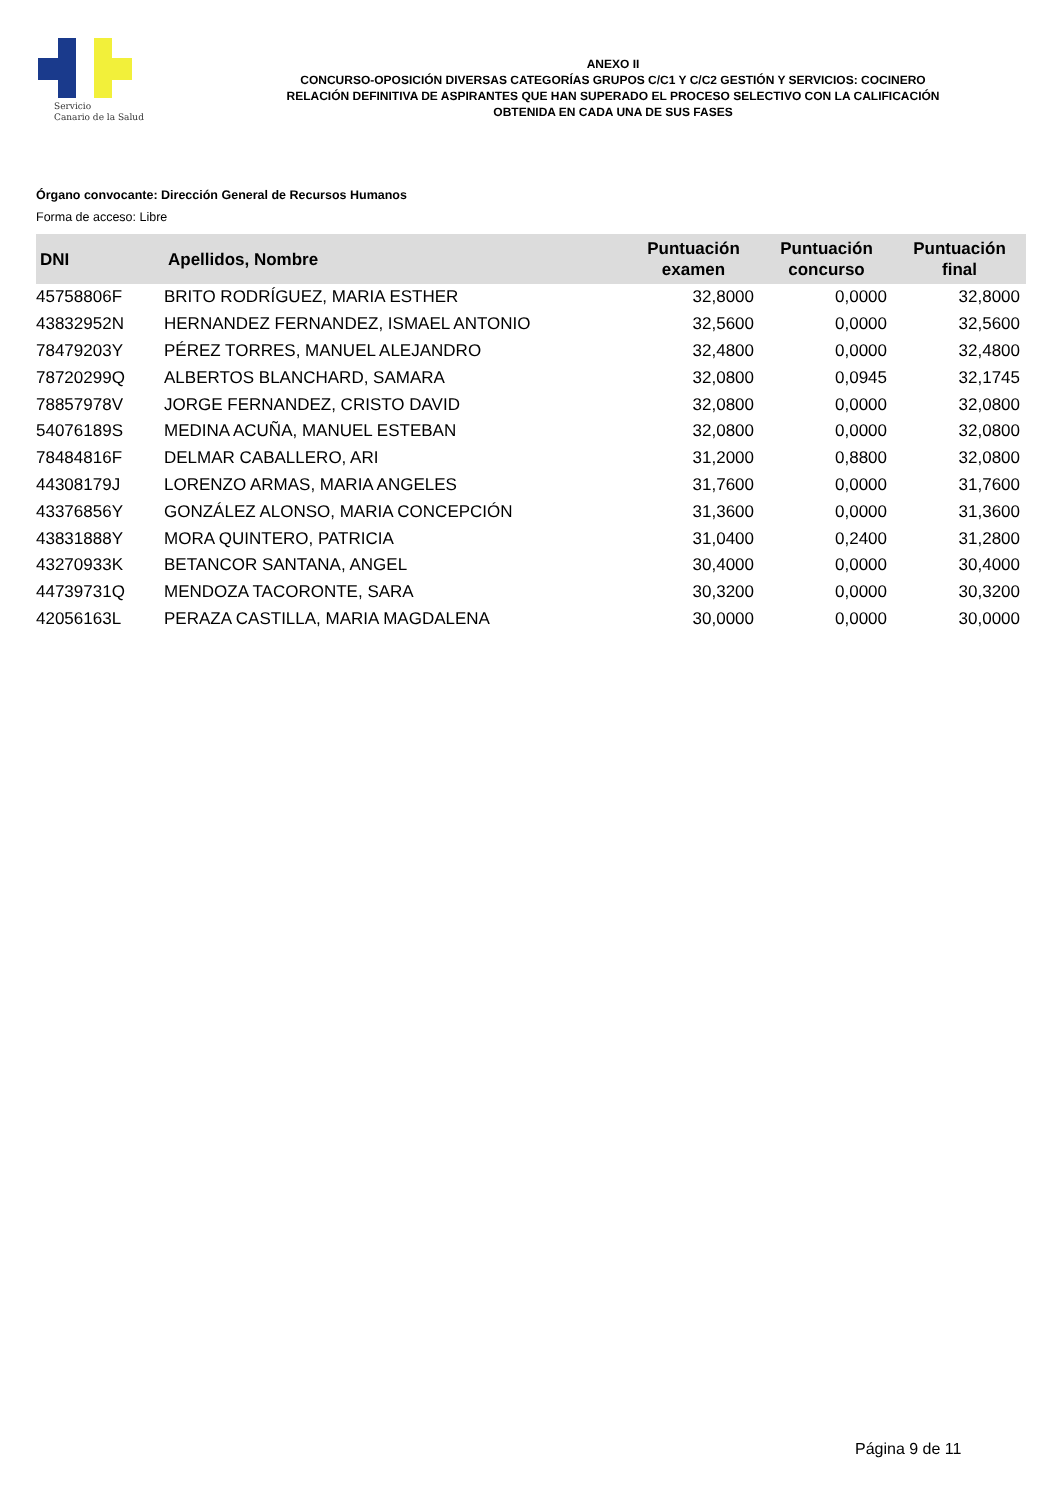Servicio
Canario de la Salud
ANEXO II
CONCURSO-OPOSICIÓN DIVERSAS CATEGORÍAS GRUPOS C/C1 Y C/C2 GESTIÓN Y SERVICIOS: COCINERO
RELACIÓN DEFINITIVA DE ASPIRANTES QUE HAN SUPERADO EL PROCESO SELECTIVO CON LA CALIFICACIÓN
OBTENIDA EN CADA UNA DE SUS FASES
Órgano convocante: Dirección General de Recursos Humanos
Forma de acceso: Libre
| DNI | Apellidos, Nombre | Puntuación examen | Puntuación concurso | Puntuación final |
| --- | --- | --- | --- | --- |
| 45758806F | BRITO RODRÍGUEZ, MARIA ESTHER | 32,8000 | 0,0000 | 32,8000 |
| 43832952N | HERNANDEZ FERNANDEZ, ISMAEL ANTONIO | 32,5600 | 0,0000 | 32,5600 |
| 78479203Y | PÉREZ TORRES, MANUEL ALEJANDRO | 32,4800 | 0,0000 | 32,4800 |
| 78720299Q | ALBERTOS BLANCHARD, SAMARA | 32,0800 | 0,0945 | 32,1745 |
| 78857978V | JORGE FERNANDEZ, CRISTO DAVID | 32,0800 | 0,0000 | 32,0800 |
| 54076189S | MEDINA ACUÑA, MANUEL ESTEBAN | 32,0800 | 0,0000 | 32,0800 |
| 78484816F | DELMAR CABALLERO, ARI | 31,2000 | 0,8800 | 32,0800 |
| 44308179J | LORENZO ARMAS, MARIA ANGELES | 31,7600 | 0,0000 | 31,7600 |
| 43376856Y | GONZÁLEZ ALONSO, MARIA CONCEPCIÓN | 31,3600 | 0,0000 | 31,3600 |
| 43831888Y | MORA QUINTERO, PATRICIA | 31,0400 | 0,2400 | 31,2800 |
| 43270933K | BETANCOR SANTANA, ANGEL | 30,4000 | 0,0000 | 30,4000 |
| 44739731Q | MENDOZA TACORONTE, SARA | 30,3200 | 0,0000 | 30,3200 |
| 42056163L | PERAZA CASTILLA, MARIA MAGDALENA | 30,0000 | 0,0000 | 30,0000 |
Página 9 de 11